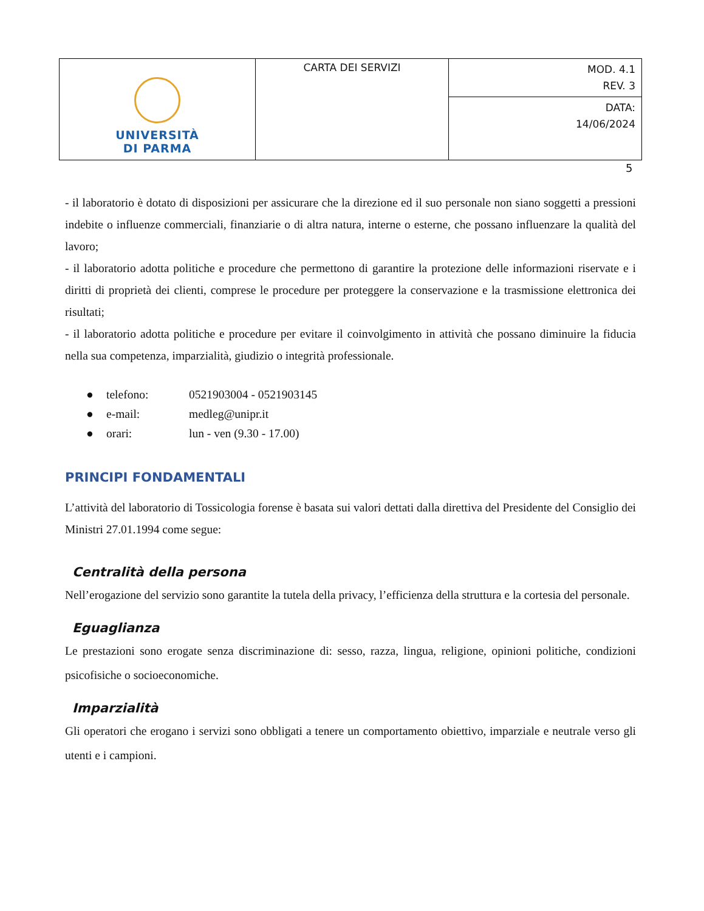| UNIVERSITÀ DI PARMA | CARTA DEI SERVIZI | MOD. 4.1 REV. 3 |
| | | DATA: 14/06/2024 |
5
- il laboratorio è dotato di disposizioni per assicurare che la direzione ed il suo personale non siano soggetti a pressioni indebite o influenze commerciali, finanziarie o di altra natura, interne o esterne, che possano influenzare la qualità del lavoro;
- il laboratorio adotta politiche e procedure che permettono di garantire la protezione delle informazioni riservate e i diritti di proprietà dei clienti, comprese le procedure per proteggere la conservazione e la trasmissione elettronica dei risultati;
- il laboratorio adotta politiche e procedure per evitare il coinvolgimento in attività che possano diminuire la fiducia nella sua competenza, imparzialità, giudizio o integrità professionale.
● telefono: 0521903004 - 0521903145
● e-mail: medleg@unipr.it
● orari: lun - ven (9.30 - 17.00)
PRINCIPI FONDAMENTALI
L’attività del laboratorio di Tossicologia forense è basata sui valori dettati dalla direttiva del Presidente del Consiglio dei Ministri 27.01.1994 come segue:
Centralità della persona
Nell’erogazione del servizio sono garantite la tutela della privacy, l’efficienza della struttura e la cortesia del personale.
Eguaglianza
Le prestazioni sono erogate senza discriminazione di: sesso, razza, lingua, religione, opinioni politiche, condizioni psicofisiche o socioeconomiche.
Imparzialità
Gli operatori che erogano i servizi sono obbligati a tenere un comportamento obiettivo, imparziale e neutrale verso gli utenti e i campioni.